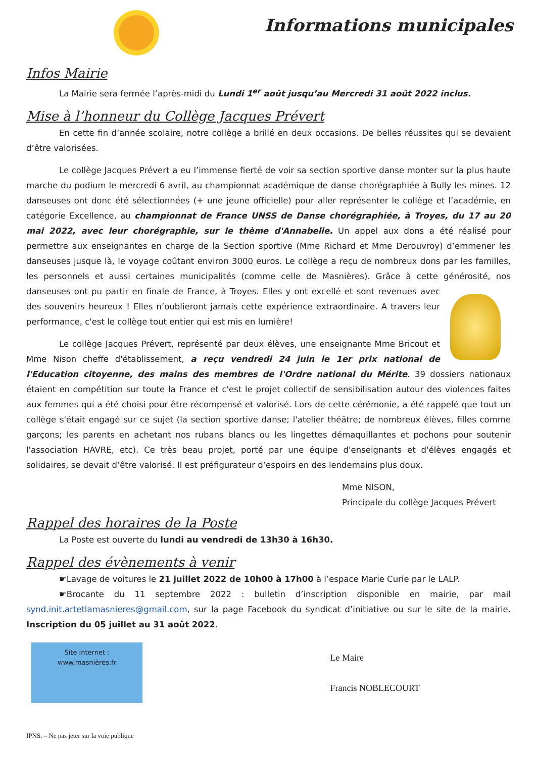Informations municipales
Infos Mairie
La Mairie sera fermée l’après-midi du Lundi 1<sup>er</sup> août jusqu’au Mercredi 31 août 2022 inclus.
Mise à l’honneur du Collège Jacques Prévert
En cette fin d’année scolaire, notre collège a brillé en deux occasions. De belles réussites qui se devaient d’être valorisées.
Le collège Jacques Prévert a eu l’immense fierté de voir sa section sportive danse monter sur la plus haute marche du podium le mercredi 6 avril, au championnat académique de danse chorégraphiée à Bully les mines. 12 danseuses ont donc été sélectionnées (+ une jeune officielle) pour aller représenter le collège et l’académie, en catégorie Excellence, au championnat de France UNSS de Danse chorégraphiée, à Troyes, du 17 au 20 mai 2022, avec leur chorégraphie, sur le thème d'Annabelle. Un appel aux dons a été réalisé pour permettre aux enseignantes en charge de la Section sportive (Mme Richard et Mme Derouvroy) d’emmener les danseuses jusque là, le voyage coûtant environ 3000 euros. Le collège a reçu de nombreux dons par les familles, les personnels et aussi certaines municipalités (comme celle de Masnières). Grâce à cette générosité, nos danseuses ont pu partir en finale de France, à Troyes. Elles y ont excellé et sont revenues avec des souvenirs heureux ! Elles n’oublieront jamais cette expérience extraordinaire. A travers leur performance, c'est le collège tout entier qui est mis en lumière!
Le collège Jacques Prévert, représenté par deux élèves, une enseignante Mme Bricout et Mme Nison cheffe d'établissement, a reçu vendredi 24 juin le 1er prix national de l'Education citoyenne, des mains des membres de l'Ordre national du Mérite. 39 dossiers nationaux étaient en compétition sur toute la France et c'est le projet collectif de sensibilisation autour des violences faites aux femmes qui a été choisi pour être récompensé et valorisé. Lors de cette cérémonie, a été rappelé que tout un collège s'était engagé sur ce sujet (la section sportive danse; l'atelier théâtre; de nombreux élèves, filles comme garçons; les parents en achetant nos rubans blancs ou les lingettes démaquillantes et pochons pour soutenir l'association HAVRE, etc). Ce très beau projet, porté par une équipe d'enseignants et d'élèves engagés et solidaires, se devait d’être valorisé. Il est préfigurateur d’espoirs en des lendemains plus doux.
Mme NISON,
Principale du collège Jacques Prévert
Rappel des horaires de la Poste
La Poste est ouverte du lundi au vendredi de 13h30 à 16h30.
Rappel des évènements à venir
☛Lavage de voitures le 21 juillet 2022 de 10h00 à 17h00 à l’espace Marie Curie par le LALP.
☛Brocante du 11 septembre 2022 : bulletin d’inscription disponible en mairie, par mail synd.init.artetlamasnieres@gmail.com, sur la page Facebook du syndicat d’initiative ou sur le site de la mairie. Inscription du 05 juillet au 31 août 2022.
Site internet :
www.masnières.fr
Le Maire
Francis NOBLECOURT
IPNS. – Ne pas jeter sur la voie publique